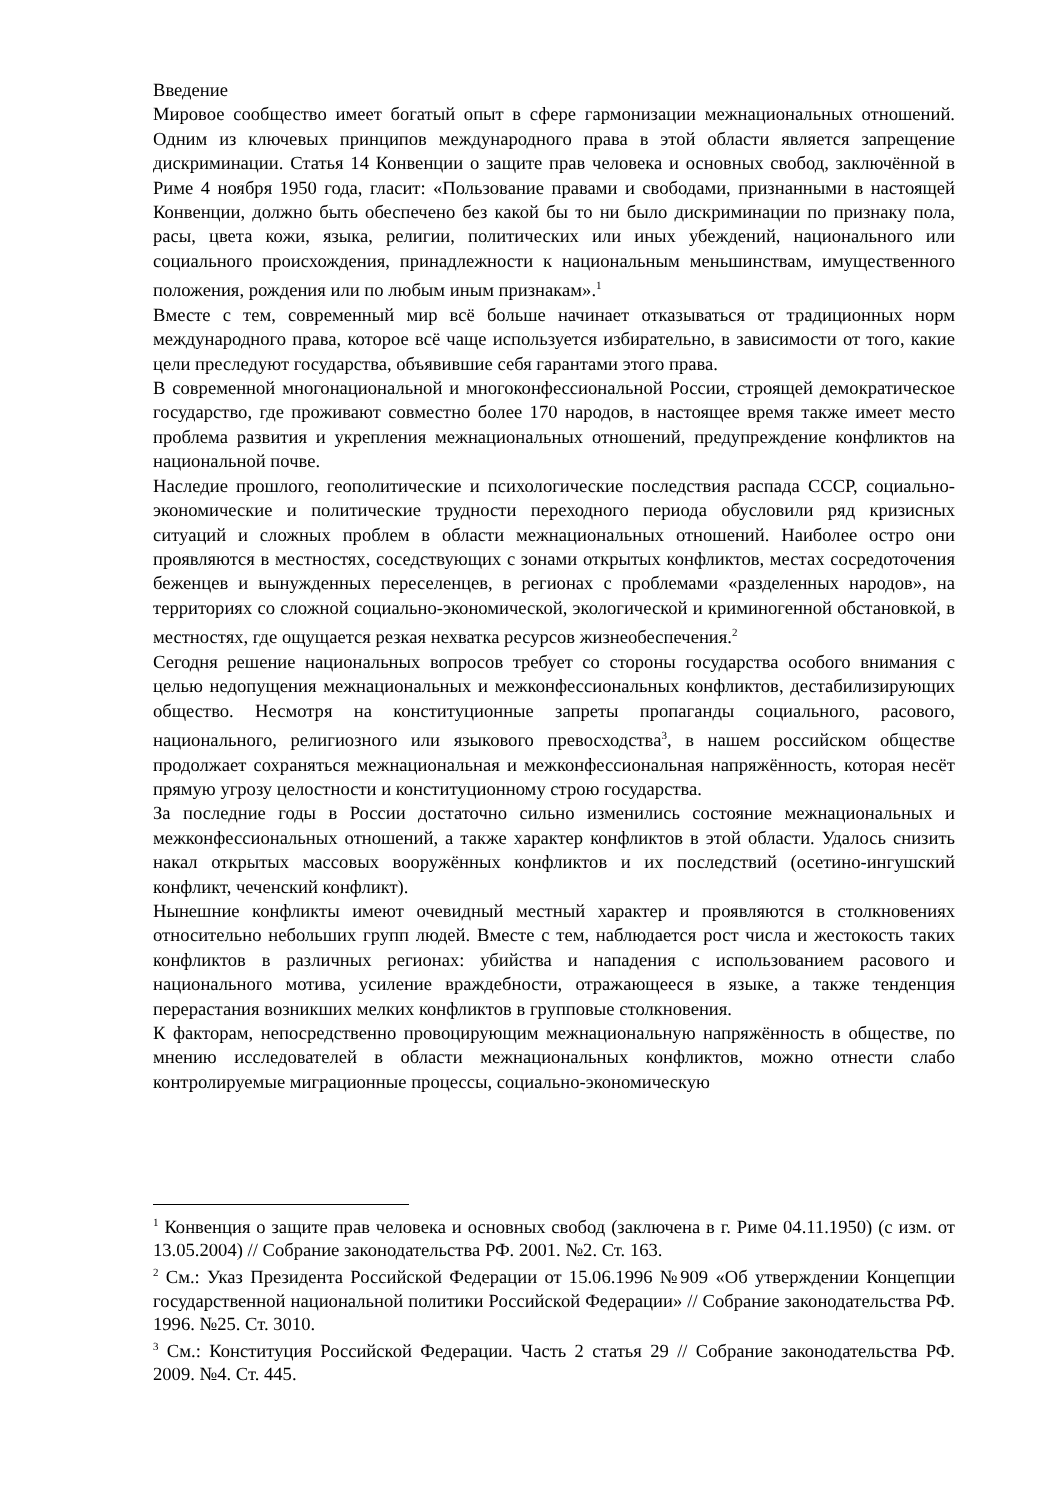Введение
Мировое сообщество имеет богатый опыт в сфере гармонизации межнациональных отношений. Одним из ключевых принципов международного права в этой области является запрещение дискриминации. Статья 14 Конвенции о защите прав человека и основных свобод, заключённой в Риме 4 ноября 1950 года, гласит: «Пользование правами и свободами, признанными в настоящей Конвенции, должно быть обеспечено без какой бы то ни было дискриминации по признаку пола, расы, цвета кожи, языка, религии, политических или иных убеждений, национального или социального происхождения, принадлежности к национальным меньшинствам, имущественного положения, рождения или по любым иным признакам».<sup>1</sup>
Вместе с тем, современный мир всё больше начинает отказываться от традиционных норм международного права, которое всё чаще используется избирательно, в зависимости от того, какие цели преследуют государства, объявившие себя гарантами этого права.
В современной многонациональной и многоконфессиональной России, строящей демократическое государство, где проживают совместно более 170 народов, в настоящее время также имеет место проблема развития и укрепления межнациональных отношений, предупреждение конфликтов на национальной почве.
Наследие прошлого, геополитические и психологические последствия распада СССР, социально-экономические и политические трудности переходного периода обусловили ряд кризисных ситуаций и сложных проблем в области межнациональных отношений. Наиболее остро они проявляются в местностях, соседствующих с зонами открытых конфликтов, местах сосредоточения беженцев и вынужденных переселенцев, в регионах с проблемами «разделенных народов», на территориях со сложной социально-экономической, экологической и криминогенной обстановкой, в местностях, где ощущается резкая нехватка ресурсов жизнеобеспечения.<sup>2</sup>
Сегодня решение национальных вопросов требует со стороны государства особого внимания с целью недопущения межнациональных и межконфессиональных конфликтов, дестабилизирующих общество. Несмотря на конституционные запреты пропаганды социального, расового, национального, религиозного или языкового превосходства<sup>3</sup>, в нашем российском обществе продолжает сохраняться межнациональная и межконфессиональная напряжённость, которая несёт прямую угрозу целостности и конституционному строю государства.
За последние годы в России достаточно сильно изменились состояние межнациональных и межконфессиональных отношений, а также характер конфликтов в этой области. Удалось снизить накал открытых массовых вооружённых конфликтов и их последствий (осетино-ингушский конфликт, чеченский конфликт).
Нынешние конфликты имеют очевидный местный характер и проявляются в столкновениях относительно небольших групп людей. Вместе с тем, наблюдается рост числа и жестокость таких конфликтов в различных регионах: убийства и нападения с использованием расового и национального мотива, усиление враждебности, отражающееся в языке, а также тенденция перерастания возникших мелких конфликтов в групповые столкновения.
К факторам, непосредственно провоцирующим межнациональную напряжённость в обществе, по мнению исследователей в области межнациональных конфликтов, можно отнести слабо контролируемые миграционные процессы, социально-экономическую
<sup>1</sup> Конвенция о защите прав человека и основных свобод (заключена в г. Риме 04.11.1950) (с изм. от 13.05.2004) // Собрание законодательства РФ. 2001. №2. Ст. 163.
<sup>2</sup> См.: Указ Президента Российской Федерации от 15.06.1996 №909 «Об утверждении Концепции государственной национальной политики Российской Федерации» // Собрание законодательства РФ. 1996. №25. Ст. 3010.
<sup>3</sup> См.: Конституция Российской Федерации. Часть 2 статья 29 // Собрание законодательства РФ. 2009. №4. Ст. 445.